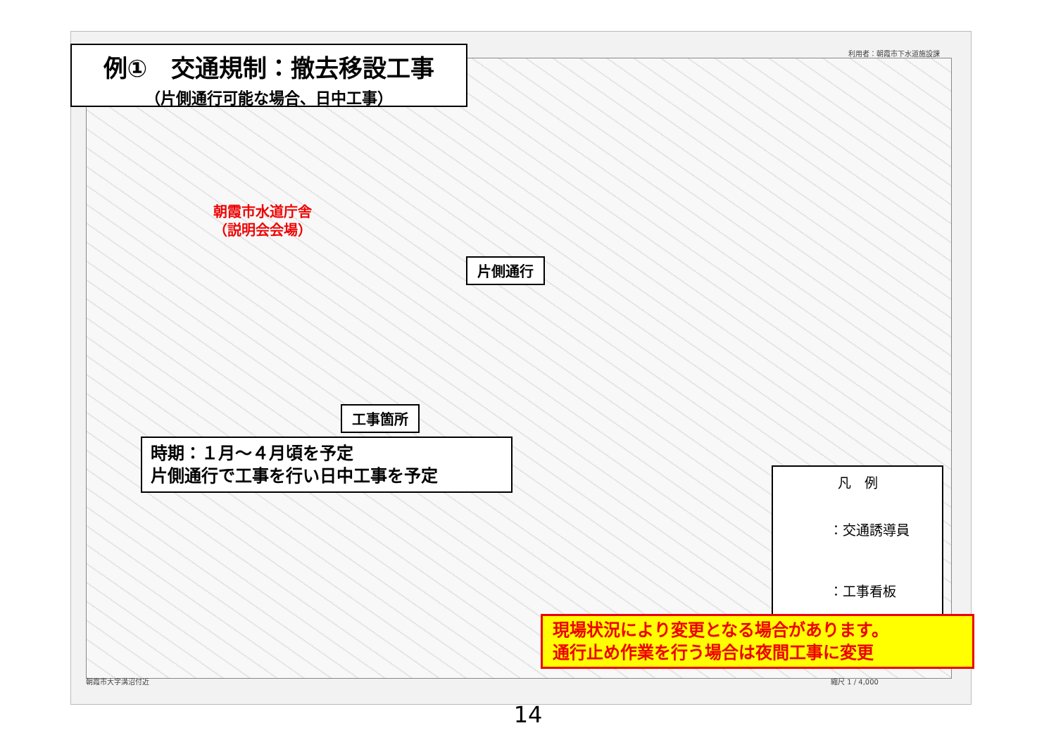利用者：朝霞市下水道施設課
例①　交通規制：撤去移設工事
（片側通行可能な場合、日中工事）
朝霞市水道庁舎
（説明会会場）
片側通行
工事箇所
時期：１月～４月頃を予定
片側通行で工事を行い日中工事を予定
凡　例
：交通誘導員
：工事看板
現場状況により変更となる場合があります。
通行止め作業を行う場合は夜間工事に変更
朝霞市大字溝沼付近 縮尺 1 / 4,000
14